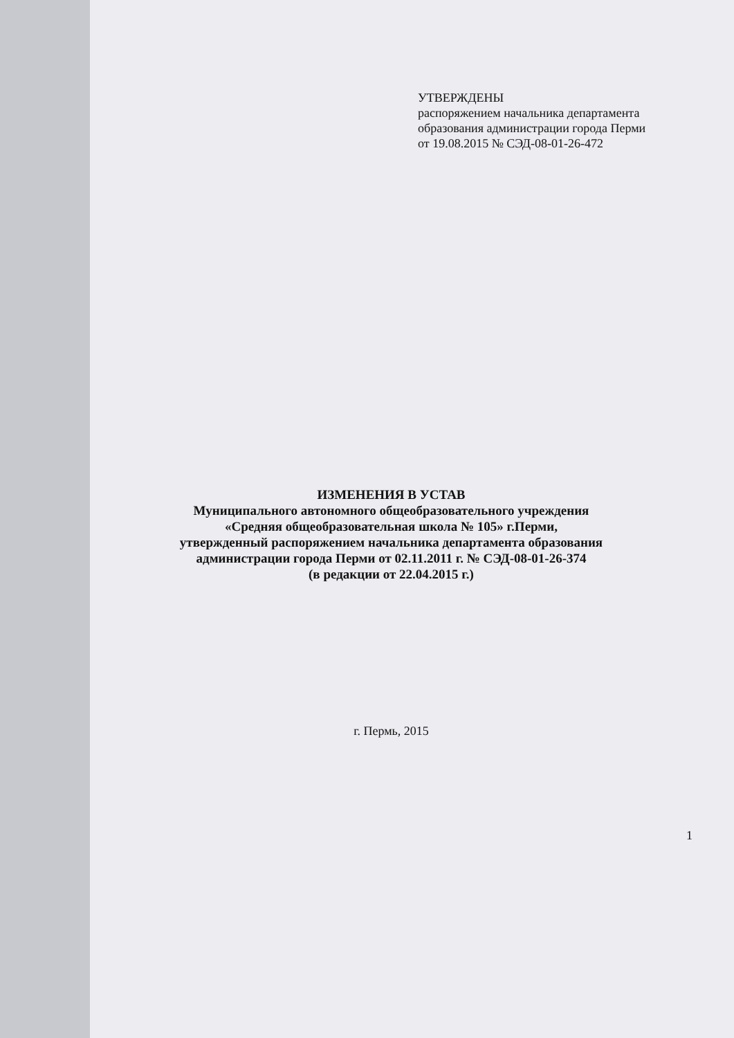УТВЕРЖДЕНЫ
распоряжением начальника департамента
образования администрации города Перми
от 19.08.2015 № СЭД-08-01-26-472
ИЗМЕНЕНИЯ В УСТАВ
Муниципального автономного общеобразовательного учреждения
«Средняя общеобразовательная школа № 105» г.Перми,
утвержденный распоряжением начальника департамента образования
администрации города Перми от 02.11.2011 г. № СЭД-08-01-26-374
(в редакции от 22.04.2015 г.)
г. Пермь, 2015
1